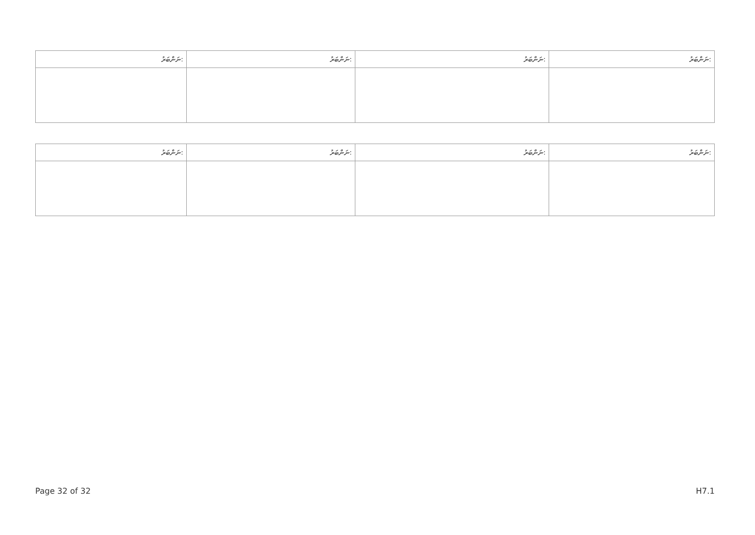| ނަންބަރު: | ނަންބަރު: | ނަންބަރު: | ނަންބަރު: |
| --- | --- | --- | --- |
| ނަންބަރު: | ނަންބަރު: | ނަންބަރު: | ނަންބަރު: |
| --- | --- | --- | --- |
Page 32 of 32 H7.1